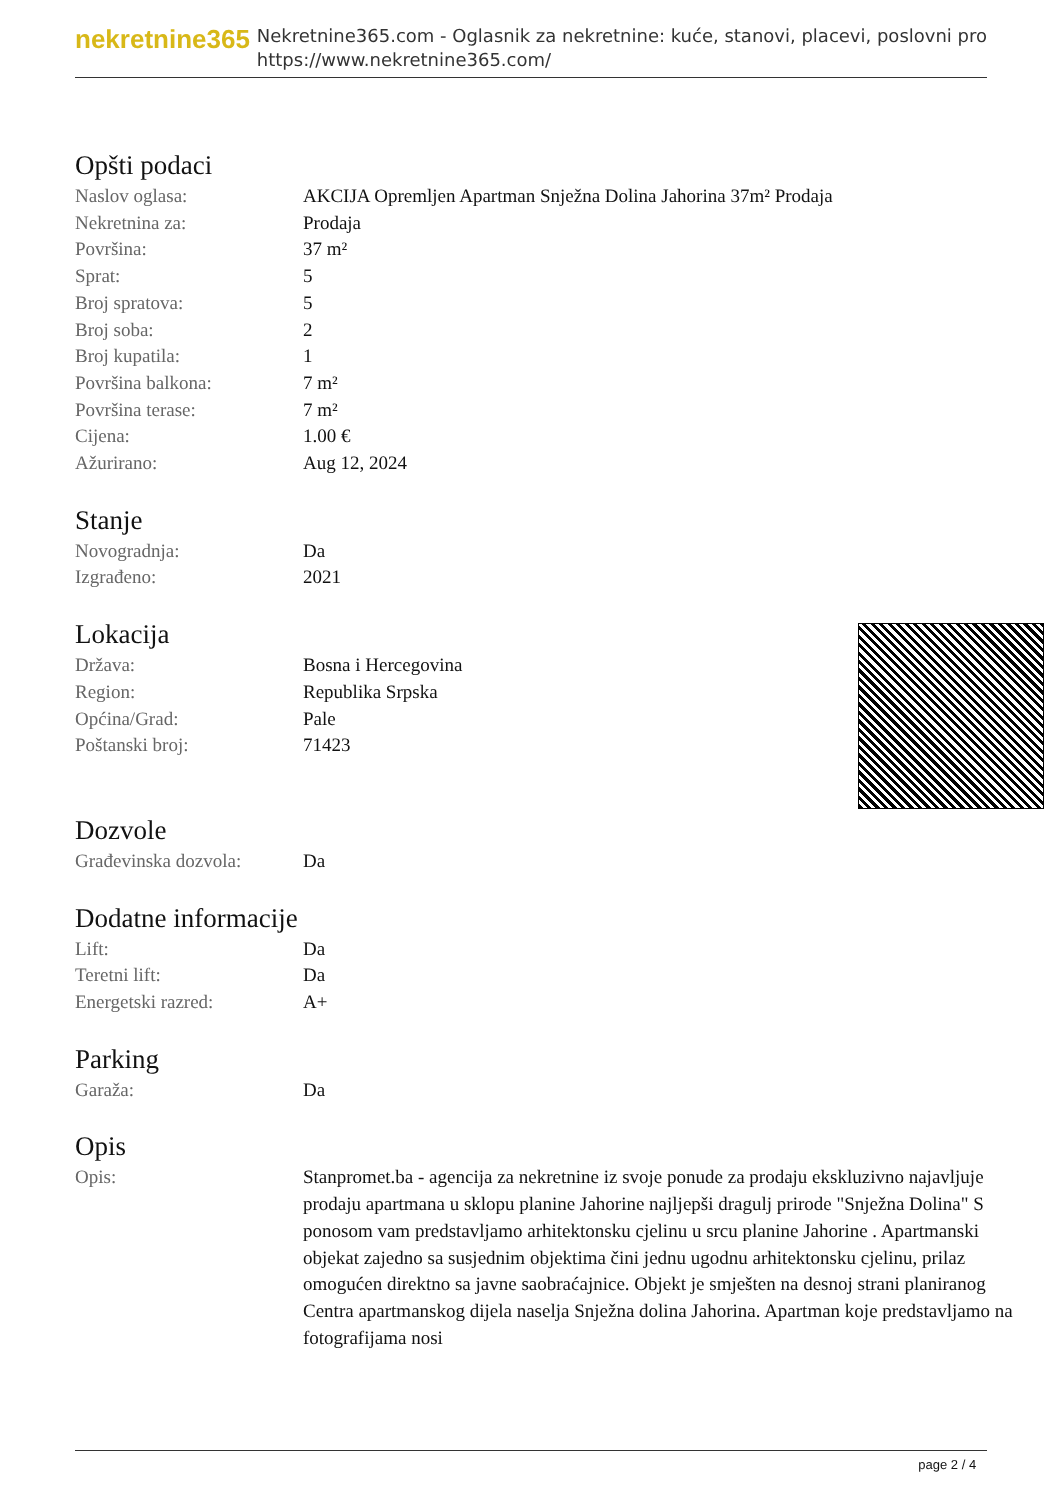nekretnine365
Nekretnine365.com - Oglasnik za nekretnine: kuće, stanovi, placevi, poslovni pro
https://www.nekretnine365.com/
Opšti podaci
| Naslov oglasa: | AKCIJA Opremljen Apartman Snježna Dolina Jahorina 37m² Prodaja |
| Nekretnina za: | Prodaja |
| Površina: | 37 m² |
| Sprat: | 5 |
| Broj spratova: | 5 |
| Broj soba: | 2 |
| Broj kupatila: | 1 |
| Površina balkona: | 7 m² |
| Površina terase: | 7 m² |
| Cijena: | 1.00 € |
| Ažurirano: | Aug 12, 2024 |
Stanje
| Novogradnja: | Da |
| Izgrađeno: | 2021 |
Lokacija
| Država: | Bosna i Hercegovina |
| Region: | Republika Srpska |
| Općina/Grad: | Pale |
| Poštanski broj: | 71423 |
Dozvole
| Građevinska dozvola: | Da |
Dodatne informacije
| Lift: | Da |
| Teretni lift: | Da |
| Energetski razred: | A+ |
Parking
| Garaža: | Da |
Opis
| Opis: | Stanpromet.ba - agencija za nekretnine iz svoje ponude za prodaju ekskluzivno najavljuje prodaju apartmana u sklopu planine Jahorine najljepši dragulj prirode "Snježna Dolina" S ponosom vam predstavljamo arhitektonsku cjelinu u srcu planine Jahorine . Apartmanski objekat zajedno sa susjednim objektima čini jednu ugodnu arhitektonsku cjelinu, prilaz omogućen direktno sa javne saobraćajnice. Objekt je smješten na desnoj strani planiranog Centra apartmanskog dijela naselja Snježna dolina Jahorina. Apartman koje predstavljamo na fotografijama nosi |
page 2 / 4